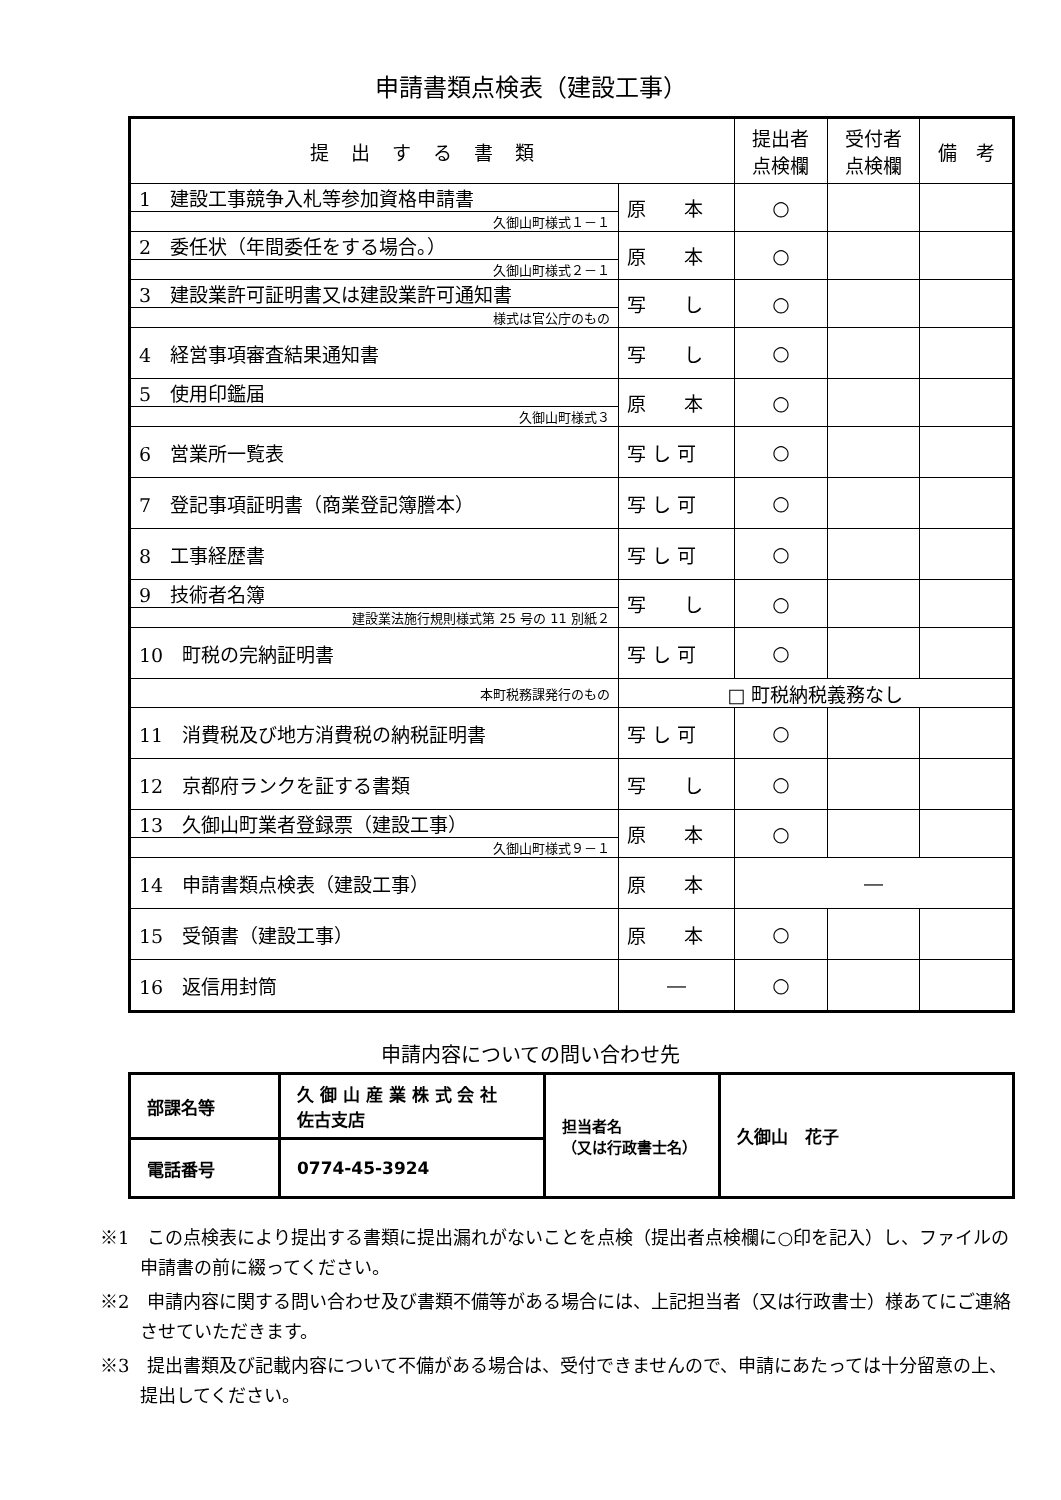申請書類点検表（建設工事）
| 提出する書類 | | 提出者 点検欄 | 受付者 点検欄 | 備 考 |
| --- | --- | --- | --- | --- |
| 1 建設工事競争入札等参加資格申請書 | 原 本 | ○ | | |
| 久御山町様式１－１ | | | | |
| 2 委任状（年間委任をする場合。） | 原 本 | ○ | | |
| 久御山町様式２－１ | | | | |
| 3 建設業許可証明書又は建設業許可通知書 | 写 し | ○ | | |
| 様式は官公庁のもの | | | | |
| 4 経営事項審査結果通知書 | 写 し | ○ | | |
| 5 使用印鑑届 | 原 本 | ○ | | |
| 久御山町様式３ | | | | |
| 6 営業所一覧表 | 写 し 可 | ○ | | |
| 7 登記事項証明書（商業登記簿謄本） | 写 し 可 | ○ | | |
| 8 工事経歴書 | 写 し 可 | ○ | | |
| 9 技術者名簿 | 写 し | ○ | | |
| 建設業法施行規則様式第 25 号の 11 別紙２ | | | | |
| 10 町税の完納証明書 | 写 し 可 | ○ | | |
| 本町税務課発行のもの | □ 町税納税義務なし | | | |
| 11 消費税及び地方消費税の納税証明書 | 写 し 可 | ○ | | |
| 12 京都府ランクを証する書類 | 写 し | ○ | | |
| 13 久御山町業者登録票（建設工事） | 原 本 | ○ | | |
| 久御山町様式９－１ | | | | |
| 14 申請書類点検表（建設工事） | 原 本 | ― | | |
| 15 受領書（建設工事） | 原 本 | ○ | | |
| 16 返信用封筒 | ― | ○ | | |
申請内容についての問い合わせ先
| 部課名等 | 久 御 山 産 業 株 式 会 社 佐古支店 | 担当者名 （又は行政書士名） | 久御山 花子 |
| 電話番号 | 0774-45-3924 | | |
※1　この点検表により提出する書類に提出漏れがないことを点検（提出者点検欄に○印を記入）し、ファイルの申請書の前に綴ってください。
※2　申請内容に関する問い合わせ及び書類不備等がある場合には、上記担当者（又は行政書士）様あてにご連絡させていただきます。
※3　提出書類及び記載内容について不備がある場合は、受付できませんので、申請にあたっては十分留意の上、提出してください。